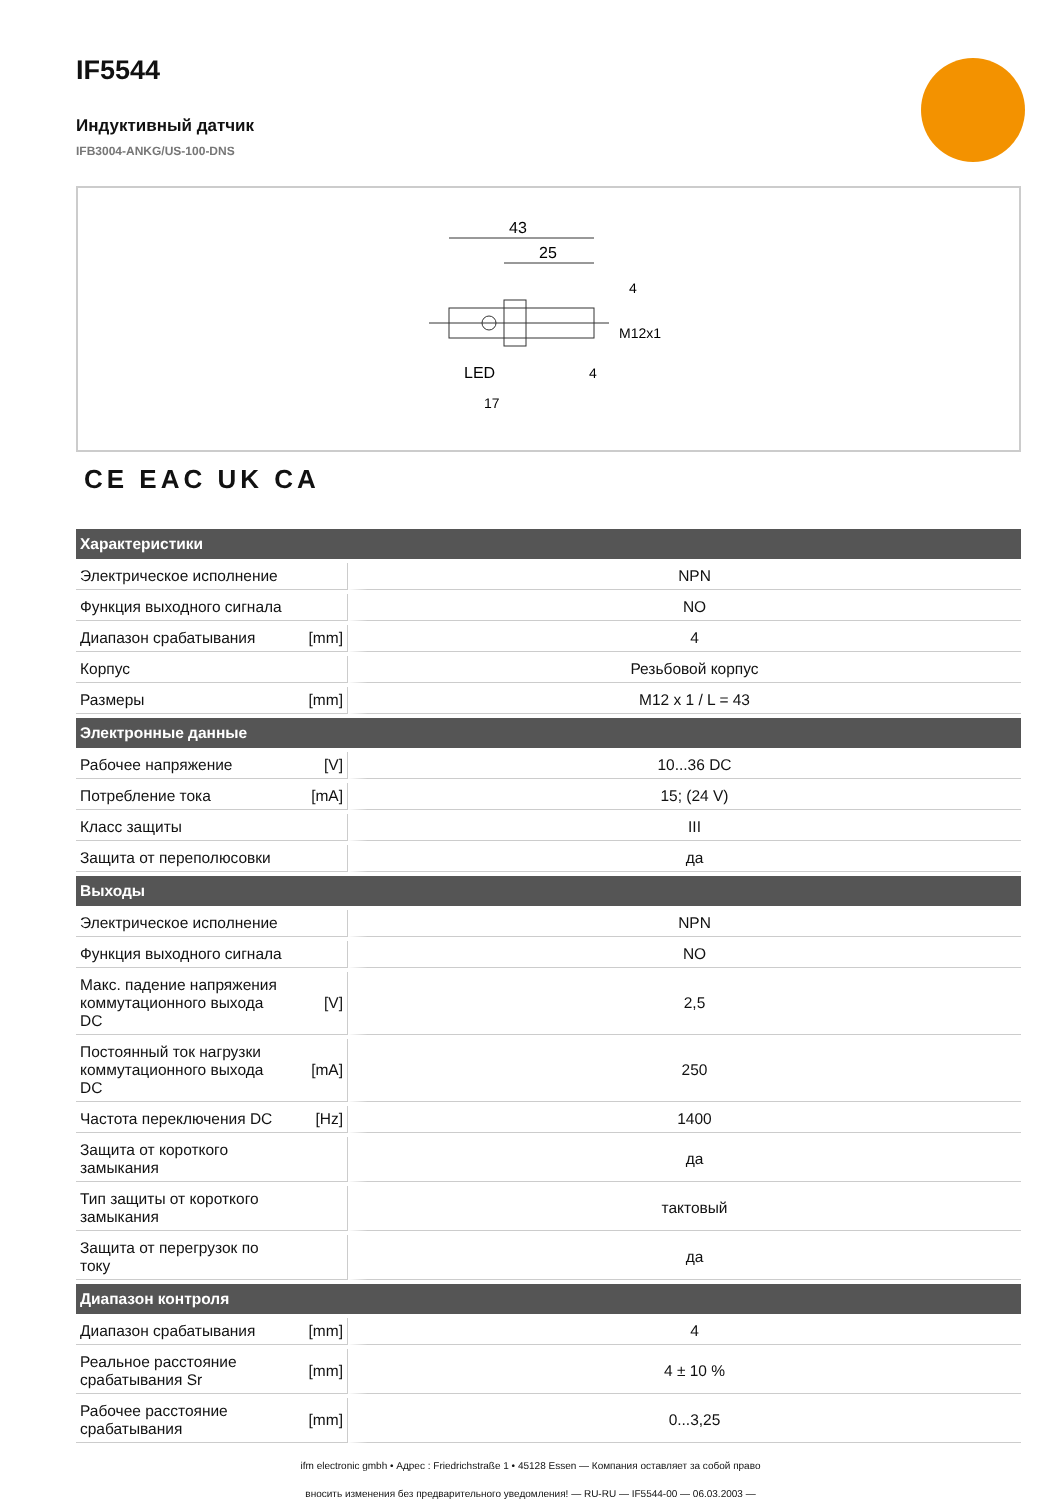IF5544
Индуктивный датчик
IFB3004-ANKG/US-100-DNS
43
25
4
4
M12x1
LED
17
CE EAC UK CA
| Характеристики | | |
| --- | --- | --- |
| Электрическое исполнение | | NPN |
| Функция выходного сигнала | | NO |
| Диапазон срабатывания | [mm] | 4 |
| Корпус | | Резьбовой корпус |
| Размеры | [mm] | M12 x 1 / L = 43 |
| Электронные данные | | |
| Рабочее напряжение | [V] | 10...36 DC |
| Потребление тока | [mA] | 15; (24 V) |
| Класс защиты | | III |
| Защита от переполюсовки | | да |
| Выходы | | |
| Электрическое исполнение | | NPN |
| Функция выходного сигнала | | NO |
| Макс. падение напряжения коммутационного выхода DC | [V] | 2,5 |
| Постоянный ток нагрузки коммутационного выхода DC | [mA] | 250 |
| Частота переключения DC | [Hz] | 1400 |
| Защита от короткого замыкания | | да |
| Тип защиты от короткого замыкания | | тактовый |
| Защита от перегрузок по току | | да |
| Диапазон контроля | | |
| Диапазон срабатывания | [mm] | 4 |
| Реальное расстояние срабатывания Sr | [mm] | 4 ± 10 % |
| Рабочее расстояние срабатывания | [mm] | 0...3,25 |
ifm electronic gmbh • Адрес : Friedrichstraße 1 • 45128 Essen — Компания оставляет за собой право
вносить изменения без предварительного уведомления! — RU-RU — IF5544-00 — 06.03.2003 —